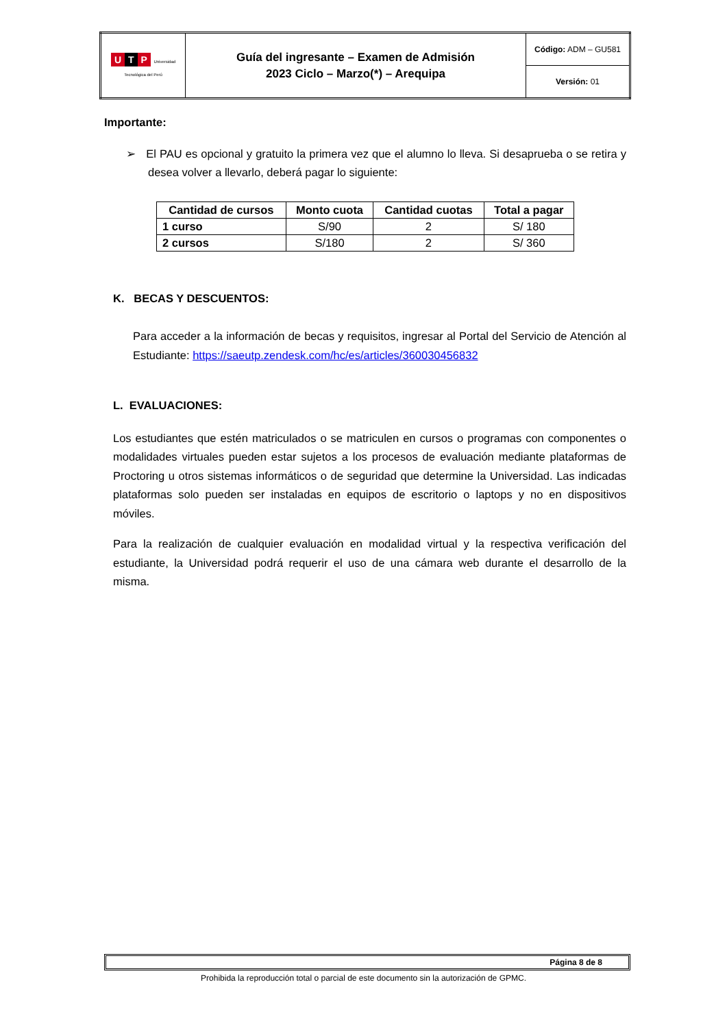| U T P Universidad Tecnológica del Perú | Guía del ingresante – Examen de Admisión 2023 Ciclo – Marzo(*) – Arequipa | Código: ADM – GU581 |
| | | Versión: 01 |
Importante:
➢ El PAU es opcional y gratuito la primera vez que el alumno lo lleva. Si desaprueba o se retira y desea volver a llevarlo, deberá pagar lo siguiente:
| Cantidad de cursos | Monto cuota | Cantidad cuotas | Total a pagar |
| --- | --- | --- | --- |
| 1 curso | S/90 | 2 | S/ 180 |
| 2 cursos | S/180 | 2 | S/ 360 |
K. BECAS Y DESCUENTOS:
Para acceder a la información de becas y requisitos, ingresar al Portal del Servicio de Atención al Estudiante: https://saeutp.zendesk.com/hc/es/articles/360030456832
L. EVALUACIONES:
Los estudiantes que estén matriculados o se matriculen en cursos o programas con componentes o modalidades virtuales pueden estar sujetos a los procesos de evaluación mediante plataformas de Proctoring u otros sistemas informáticos o de seguridad que determine la Universidad. Las indicadas plataformas solo pueden ser instaladas en equipos de escritorio o laptops y no en dispositivos móviles.
Para la realización de cualquier evaluación en modalidad virtual y la respectiva verificación del estudiante, la Universidad podrá requerir el uso de una cámara web durante el desarrollo de la misma.
Página 8 de 8
Prohibida la reproducción total o parcial de este documento sin la autorización de GPMC.